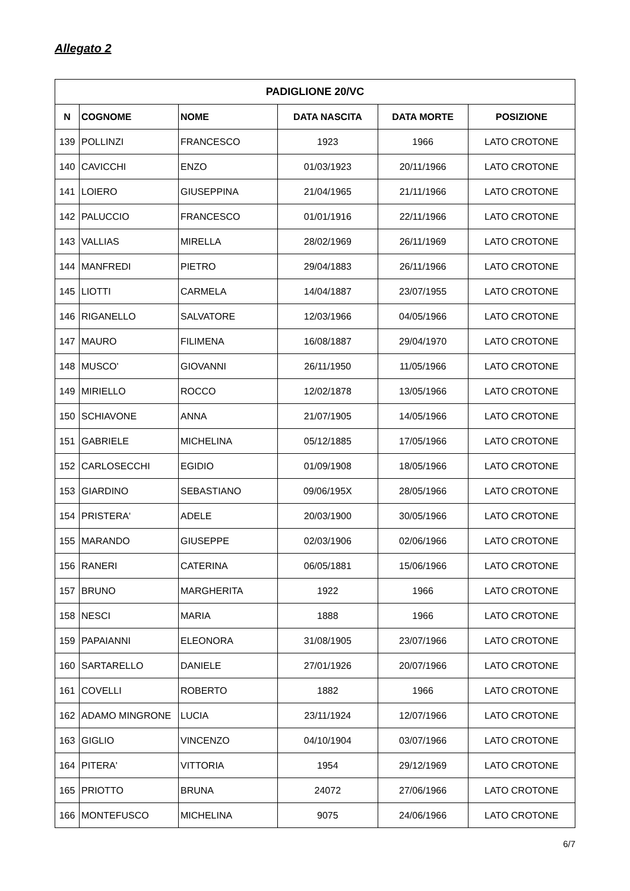Allegato 2
| PADIGLIONE 20/VC | | | | | |
| --- | --- | --- | --- | --- | --- |
| N | COGNOME | NOME | DATA NASCITA | DATA MORTE | POSIZIONE |
| 139 | POLLINZI | FRANCESCO | 1923 | 1966 | LATO CROTONE |
| 140 | CAVICCHI | ENZO | 01/03/1923 | 20/11/1966 | LATO CROTONE |
| 141 | LOIERO | GIUSEPPINA | 21/04/1965 | 21/11/1966 | LATO CROTONE |
| 142 | PALUCCIO | FRANCESCO | 01/01/1916 | 22/11/1966 | LATO CROTONE |
| 143 | VALLIAS | MIRELLA | 28/02/1969 | 26/11/1969 | LATO CROTONE |
| 144 | MANFREDI | PIETRO | 29/04/1883 | 26/11/1966 | LATO CROTONE |
| 145 | LIOTTI | CARMELA | 14/04/1887 | 23/07/1955 | LATO CROTONE |
| 146 | RIGANELLO | SALVATORE | 12/03/1966 | 04/05/1966 | LATO CROTONE |
| 147 | MAURO | FILIMENA | 16/08/1887 | 29/04/1970 | LATO CROTONE |
| 148 | MUSCO' | GIOVANNI | 26/11/1950 | 11/05/1966 | LATO CROTONE |
| 149 | MIRIELLO | ROCCO | 12/02/1878 | 13/05/1966 | LATO CROTONE |
| 150 | SCHIAVONE | ANNA | 21/07/1905 | 14/05/1966 | LATO CROTONE |
| 151 | GABRIELE | MICHELINA | 05/12/1885 | 17/05/1966 | LATO CROTONE |
| 152 | CARLOSECCHI | EGIDIO | 01/09/1908 | 18/05/1966 | LATO CROTONE |
| 153 | GIARDINO | SEBASTIANO | 09/06/195X | 28/05/1966 | LATO CROTONE |
| 154 | PRISTERA' | ADELE | 20/03/1900 | 30/05/1966 | LATO CROTONE |
| 155 | MARANDO | GIUSEPPE | 02/03/1906 | 02/06/1966 | LATO CROTONE |
| 156 | RANERI | CATERINA | 06/05/1881 | 15/06/1966 | LATO CROTONE |
| 157 | BRUNO | MARGHERITA | 1922 | 1966 | LATO CROTONE |
| 158 | NESCI | MARIA | 1888 | 1966 | LATO CROTONE |
| 159 | PAPAIANNI | ELEONORA | 31/08/1905 | 23/07/1966 | LATO CROTONE |
| 160 | SARTARELLO | DANIELE | 27/01/1926 | 20/07/1966 | LATO CROTONE |
| 161 | COVELLI | ROBERTO | 1882 | 1966 | LATO CROTONE |
| 162 | ADAMO MINGRONE | LUCIA | 23/11/1924 | 12/07/1966 | LATO CROTONE |
| 163 | GIGLIO | VINCENZO | 04/10/1904 | 03/07/1966 | LATO CROTONE |
| 164 | PITERA' | VITTORIA | 1954 | 29/12/1969 | LATO CROTONE |
| 165 | PRIOTTO | BRUNA | 24072 | 27/06/1966 | LATO CROTONE |
| 166 | MONTEFUSCO | MICHELINA | 9075 | 24/06/1966 | LATO CROTONE |
6/7